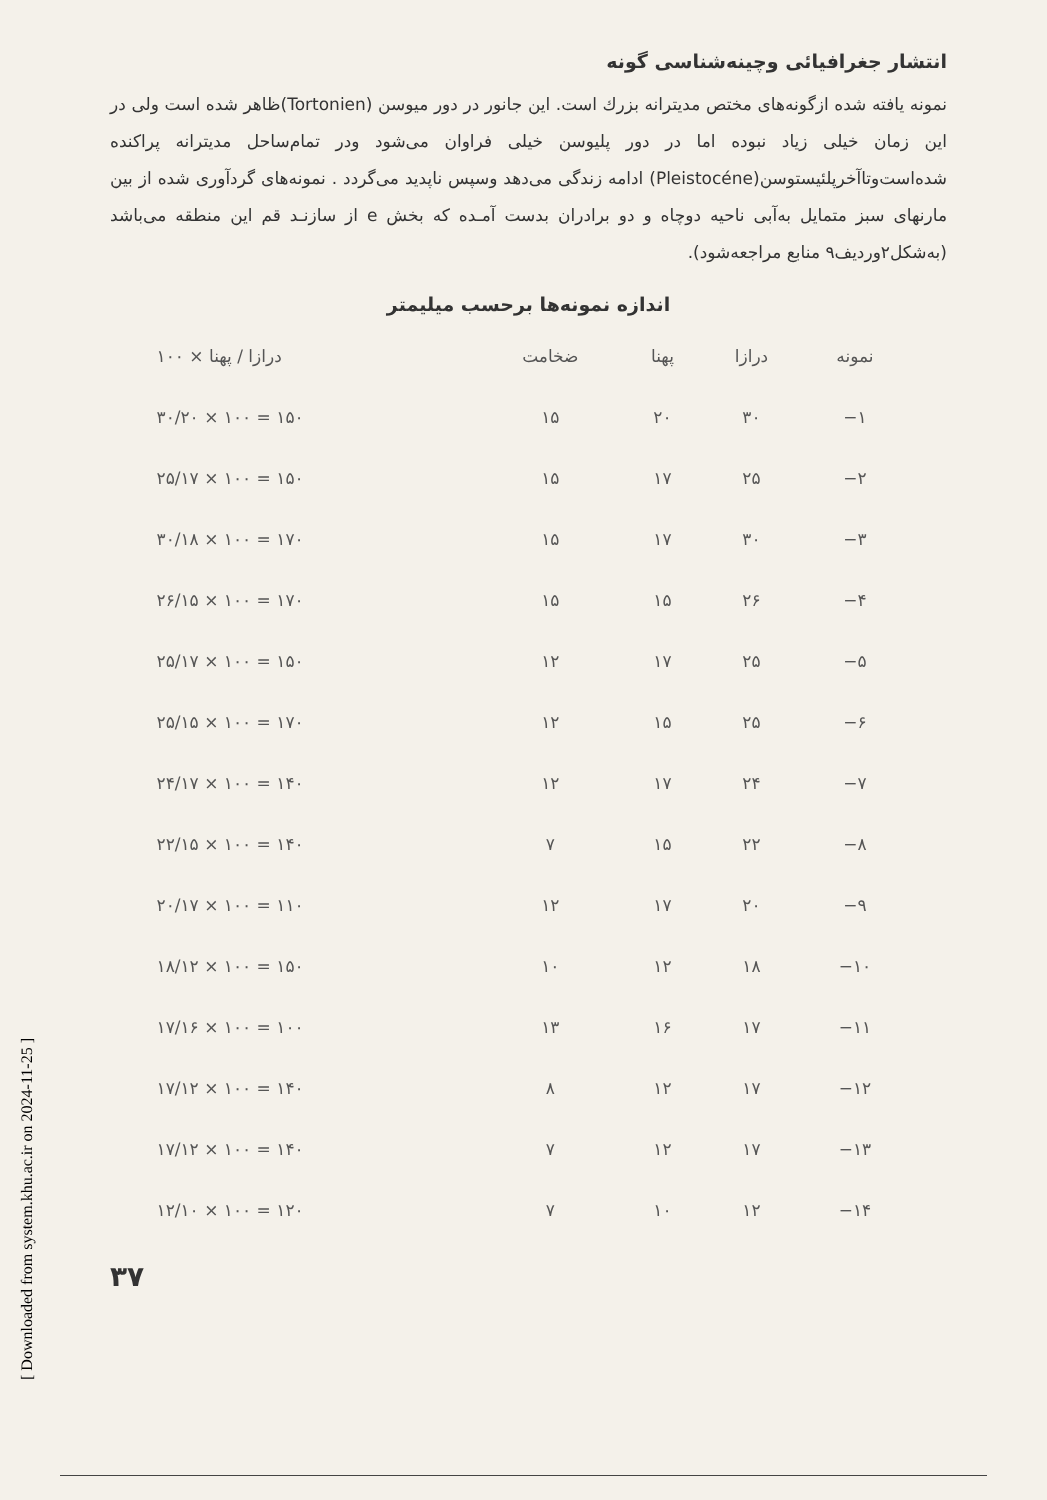[ Downloaded from system.khu.ac.ir on 2024-11-25 ]
انتشار جغرافیائی وچینه‌شناسی گونه
نمونه یافته شده ازگونه‌های مختص مدیترانه بزرك است. این جانور در دور میوسن (Tortonien)ظاهر شده است ولی در این زمان خیلی زیاد نبوده اما در دور پلیوسن خیلی فراوان می‌شود ودر تمام‌ساحل مدیترانه پراکنده شده‌است‌وتاآخرپلئیستوسن(Pleistocéne) ادامه زندگی می‌دهد وسپس ناپدید می‌گردد . نمونه‌های گردآوری شده از بین مارنهای سبز متمایل به‌آبی ناحیه دوچاه و دو برادران بدست آمـده که بخش e از سازنـد قم این منطقه می‌باشد (به‌شکل۲وردیف۹ منابع مراجعه‌شود).
اندازه نمونه‌ها برحسب میلیمتر
| نمونه | درازا | پهنا | ضخامت | درازا / پهنا × ۱۰۰ |
| --- | --- | --- | --- | --- |
| ۱− | ۳۰ | ۲۰ | ۱۵ | ۳۰/۲۰ × ۱۰۰ = ۱۵۰ |
| ۲− | ۲۵ | ۱۷ | ۱۵ | ۲۵/۱۷ × ۱۰۰ = ۱۵۰ |
| ۳− | ۳۰ | ۱۷ | ۱۵ | ۳۰/۱۸ × ۱۰۰ = ۱۷۰ |
| ۴− | ۲۶ | ۱۵ | ۱۵ | ۲۶/۱۵ × ۱۰۰ = ۱۷۰ |
| ۵− | ۲۵ | ۱۷ | ۱۲ | ۲۵/۱۷ × ۱۰۰ = ۱۵۰ |
| ۶− | ۲۵ | ۱۵ | ۱۲ | ۲۵/۱۵ × ۱۰۰ = ۱۷۰ |
| ۷− | ۲۴ | ۱۷ | ۱۲ | ۲۴/۱۷ × ۱۰۰ = ۱۴۰ |
| ۸− | ۲۲ | ۱۵ | ۷ | ۲۲/۱۵ × ۱۰۰ = ۱۴۰ |
| ۹− | ۲۰ | ۱۷ | ۱۲ | ۲۰/۱۷ × ۱۰۰ = ۱۱۰ |
| ۱۰− | ۱۸ | ۱۲ | ۱۰ | ۱۸/۱۲ × ۱۰۰ = ۱۵۰ |
| ۱۱− | ۱۷ | ۱۶ | ۱۳ | ۱۷/۱۶ × ۱۰۰ = ۱۰۰ |
| ۱۲− | ۱۷ | ۱۲ | ۸ | ۱۷/۱۲ × ۱۰۰ = ۱۴۰ |
| ۱۳− | ۱۷ | ۱۲ | ۷ | ۱۷/۱۲ × ۱۰۰ = ۱۴۰ |
| ۱۴− | ۱۲ | ۱۰ | ۷ | ۱۲/۱۰ × ۱۰۰ = ۱۲۰ |
۳۷